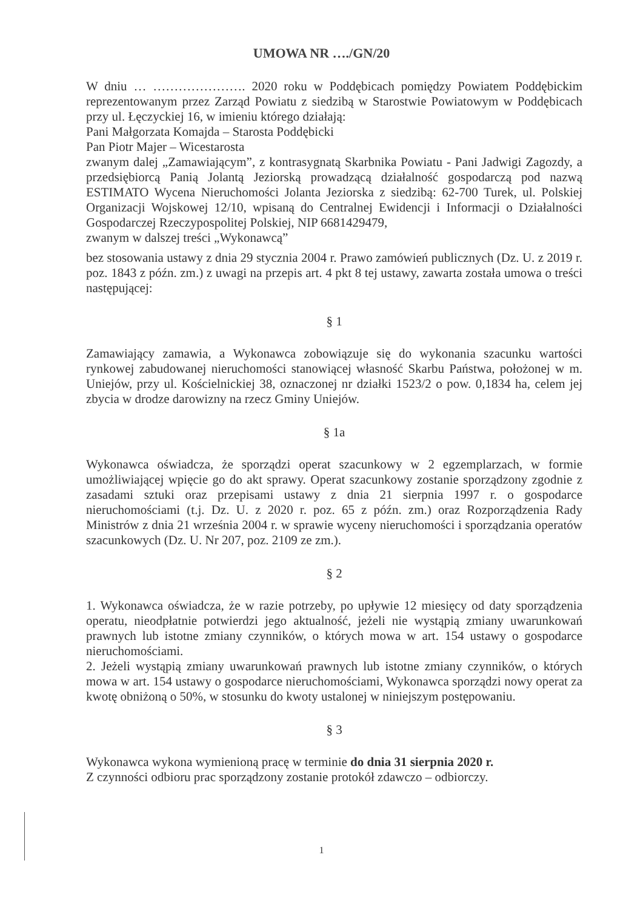UMOWA NR …./GN/20
W dniu … …………………. 2020 roku w Poddębicach pomiędzy Powiatem Poddębickim reprezentowanym przez Zarząd Powiatu z siedzibą w Starostwie Powiatowym w Poddębicach przy ul. Łęczyckiej 16, w imieniu którego działają:
Pani Małgorzata Komajda – Starosta Poddębicki
Pan Piotr Majer – Wicestarosta
zwanym dalej „Zamawiającym”, z kontrasygnatą Skarbnika Powiatu - Pani Jadwigi Zagozdy, a przedsiębiorcą Panią Jolantą Jeziorską prowadzącą działalność gospodarczą pod nazwą ESTIMATO Wycena Nieruchomości Jolanta Jeziorska z siedzibą: 62-700 Turek, ul. Polskiej Organizacji Wojskowej 12/10, wpisaną do Centralnej Ewidencji i Informacji o Działalności Gospodarczej Rzeczypospolitej Polskiej, NIP 6681429479,
zwanym w dalszej treści „Wykonawcą”
bez stosowania ustawy z dnia 29 stycznia 2004 r. Prawo zamówień publicznych (Dz. U. z 2019 r. poz. 1843 z późn. zm.) z uwagi na przepis art. 4 pkt 8 tej ustawy, zawarta została umowa o treści następującej:
§ 1
Zamawiający zamawia, a Wykonawca zobowiązuje się do wykonania szacunku wartości rynkowej zabudowanej nieruchomości stanowiącej własność Skarbu Państwa, położonej w m. Uniejów, przy ul. Kościelnickiej 38, oznaczonej nr działki 1523/2 o pow. 0,1834 ha, celem jej zbycia w drodze darowizny na rzecz Gminy Uniejów.
§ 1a
Wykonawca oświadcza, że sporządzi operat szacunkowy w 2 egzemplarzach, w formie umożliwiającej wpięcie go do akt sprawy. Operat szacunkowy zostanie sporządzony zgodnie z zasadami sztuki oraz przepisami ustawy z dnia 21 sierpnia 1997 r. o gospodarce nieruchomościami (t.j. Dz. U. z 2020 r. poz. 65 z późn. zm.) oraz Rozporządzenia Rady Ministrów z dnia 21 września 2004 r. w sprawie wyceny nieruchomości i sporządzania operatów szacunkowych (Dz. U. Nr 207, poz. 2109 ze zm.).
§ 2
1. Wykonawca oświadcza, że w razie potrzeby, po upływie 12 miesięcy od daty sporządzenia operatu, nieodpłatnie potwierdzi jego aktualność, jeżeli nie wystąpią zmiany uwarunkowań prawnych lub istotne zmiany czynników, o których mowa w art. 154 ustawy o gospodarce nieruchomościami.
2. Jeżeli wystąpią zmiany uwarunkowań prawnych lub istotne zmiany czynników, o których mowa w art. 154 ustawy o gospodarce nieruchomościami, Wykonawca sporządzi nowy operat za kwotę obniżoną o 50%, w stosunku do kwoty ustalonej w niniejszym postępowaniu.
§ 3
Wykonawca wykona wymienioną pracę w terminie do dnia 31 sierpnia 2020 r.
Z czynności odbioru prac sporządzony zostanie protokół zdawczo – odbiorczy.
1